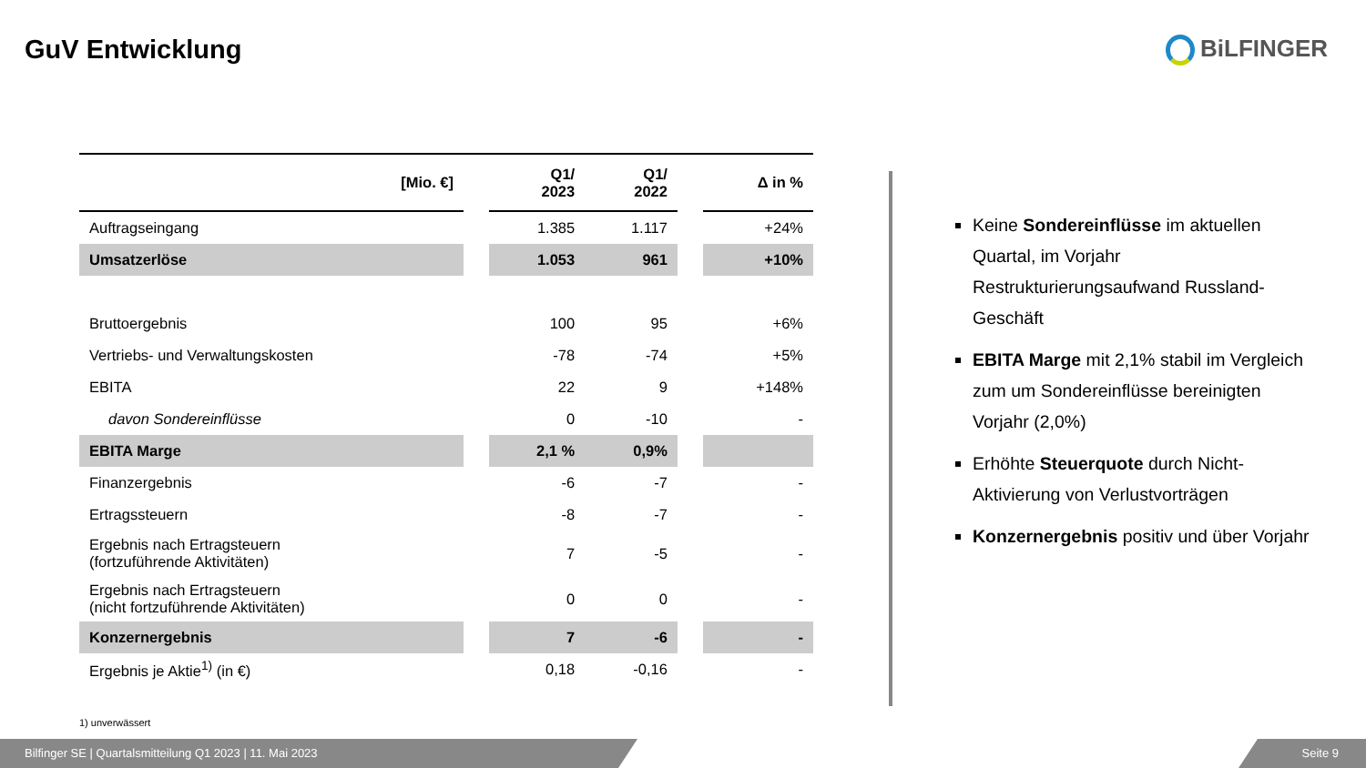GuV Entwicklung BiLFINGER
| [Mio. €] | | Q1/ 2023 | Q1/ 2022 | | Δ in % |
| --- | --- | --- | --- | --- | --- |
| Auftragseingang | | 1.385 | 1.117 | | +24% |
| Umsatzerlöse | | 1.053 | 961 | | +10% |
| Bruttoergebnis | | 100 | 95 | | +6% |
| Vertriebs- und Verwaltungskosten | | -78 | -74 | | +5% |
| EBITA | | 22 | 9 | | +148% |
| davon Sondereinflüsse | | 0 | -10 | | - |
| EBITA Marge | | 2,1 % | 0,9% | | |
| Finanzergebnis | | -6 | -7 | | - |
| Ertragssteuern | | -8 | -7 | | - |
| Ergebnis nach Ertragsteuern (fortzuführende Aktivitäten) | | 7 | -5 | | - |
| Ergebnis nach Ertragsteuern (nicht fortzuführende Aktivitäten) | | 0 | 0 | | - |
| Konzernergebnis | | 7 | -6 | | - |
| Ergebnis je Aktie<sup>1)</sup> (in €) | | 0,18 | -0,16 | | - |
1) unverwässert
Keine Sondereinflüsse im aktuellen Quartal, im Vorjahr Restrukturierungsaufwand Russland-Geschäft
EBITA Marge mit 2,1% stabil im Vergleich zum um Sondereinflüsse bereinigten Vorjahr (2,0%)
Erhöhte Steuerquote durch Nicht-Aktivierung von Verlustvorträgen
Konzernergebnis positiv und über Vorjahr
Bilfinger SE | Quartalsmitteilung Q1 2023 | 11. Mai 2023 Seite 9